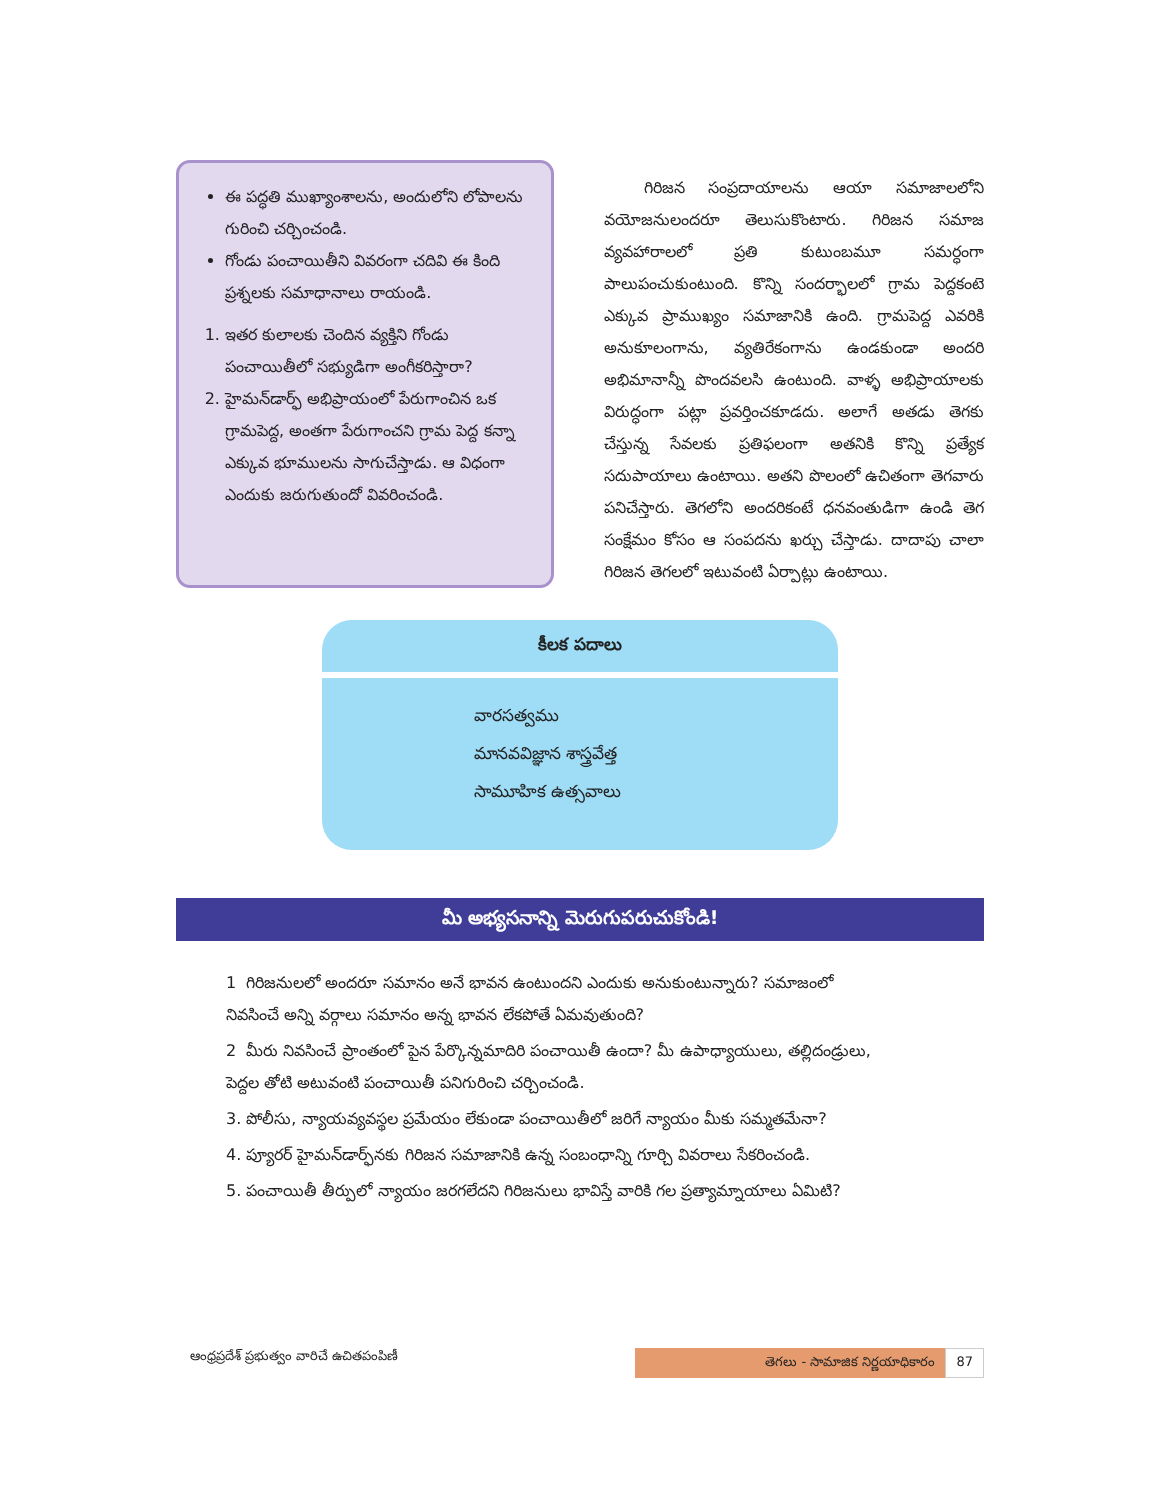ఈ పద్ధతి ముఖ్యాంశాలను, అందులోని లోపాలను గురించి చర్చించండి.
గోండు పంచాయితీని వివరంగా చదివి ఈ కింది ప్రశ్నలకు సమాధానాలు రాయండి.
1. ఇతర కులాలకు చెందిన వ్యక్తిని గోండు పంచాయితీలో సభ్యుడిగా అంగీకరిస్తారా?
2. హైమన్‌డార్ఫ్ అభిప్రాయంలో పేరుగాంచిన ఒక గ్రామపెద్ద, అంతగా పేరుగాంచని గ్రామ పెద్ద కన్నా ఎక్కువ భూములను సాగుచేస్తాడు. ఆ విధంగా ఎందుకు జరుగుతుందో వివరించండి.
గిరిజన సంప్రదాయాలను ఆయా సమాజాలలోని వయోజనులందరూ తెలుసుకొంటారు. గిరిజన సమాజ వ్యవహారాలలో ప్రతి కుటుంబమూ సమర్ధంగా పాలుపంచుకుంటుంది. కొన్ని సందర్భాలలో గ్రామ పెద్దకంటె ఎక్కువ ప్రాముఖ్యం సమాజానికి ఉంది. గ్రామపెద్ద ఎవరికి అనుకూలంగాను, వ్యతిరేకంగాను ఉండకుండా అందరి అభిమానాన్నీ పొందవలసి ఉంటుంది. వాళ్ళ అభిప్రాయాలకు విరుద్ధంగా పట్లా ప్రవర్తించకూడదు. అలాగే అతడు తెగకు చేస్తున్న సేవలకు ప్రతిఫలంగా అతనికి కొన్ని ప్రత్యేక సదుపాయాలు ఉంటాయి. అతని పొలంలో ఉచితంగా తెగవారు పనిచేస్తారు. తెగలోని అందరికంటే ధనవంతుడిగా ఉండి తెగ సంక్షేమం కోసం ఆ సంపదను ఖర్చు చేస్తాడు. దాదాపు చాలా గిరిజన తెగలలో ఇటువంటి ఏర్పాట్లు ఉంటాయి.
కీలక పదాలు
వారసత్వము
మానవవిజ్ఞాన శాస్త్రవేత్త
సామూహిక ఉత్సవాలు
మీ అభ్యసనాన్ని మెరుగుపరుచుకోండి!
1 గిరిజనులలో అందరూ సమానం అనే భావన ఉంటుందని ఎందుకు అనుకుంటున్నారు? సమాజంలో నివసించే అన్ని వర్గాలు సమానం అన్న భావన లేకపోతే ఏమవుతుంది?
2 మీరు నివసించే ప్రాంతంలో పైన పేర్కొన్నమాదిరి పంచాయితీ ఉందా? మీ ఉపాధ్యాయులు, తల్లిదండ్రులు, పెద్దల తోటి అటువంటి పంచాయితీ పనిగురించి చర్చించండి.
3. పోలీసు, న్యాయవ్యవస్థల ప్రమేయం లేకుండా పంచాయితీలో జరిగే న్యాయం మీకు సమ్మతమేనా?
4. ప్యూరర్ హైమన్‌డార్ఫ్‌నకు గిరిజన సమాజానికి ఉన్న సంబంధాన్ని గూర్చి వివరాలు సేకరించండి.
5. పంచాయితీ తీర్పులో న్యాయం జరగలేదని గిరిజనులు భావిస్తే వారికి గల ప్రత్యామ్నాయాలు ఏమిటి?
ఆంధ్రప్రదేశ్ ప్రభుత్వం వారిచే ఉచితపంపిణీ
తెగలు - సామాజిక నిర్ణయాధికారం 87